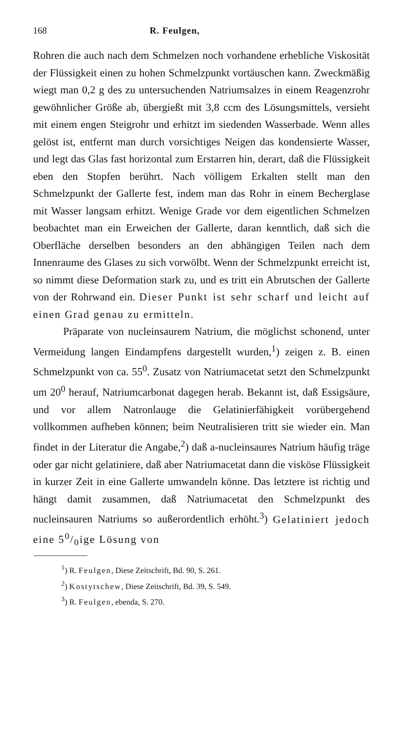168 R. Feulgen,
Rohren die auch nach dem Schmelzen noch vorhandene erhebliche Viskosität der Flüssigkeit einen zu hohen Schmelzpunkt vortäuschen kann. Zweckmäßig wiegt man 0,2 g des zu untersuchenden Natriumsalzes in einem Reagenzrohr gewöhnlicher Größe ab, übergießt mit 3,8 ccm des Lösungsmittels, versieht mit einem engen Steigrohr und erhitzt im siedenden Wasserbade. Wenn alles gelöst ist, entfernt man durch vorsichtiges Neigen das kondensierte Wasser, und legt das Glas fast horizontal zum Erstarren hin, derart, daß die Flüssigkeit eben den Stopfen berührt. Nach völligem Erkalten stellt man den Schmelzpunkt der Gallerte fest, indem man das Rohr in einem Becherglase mit Wasser langsam erhitzt. Wenige Grade vor dem eigentlichen Schmelzen beobachtet man ein Erweichen der Gallerte, daran kenntlich, daß sich die Oberfläche derselben besonders an den abhängigen Teilen nach dem Innenraume des Glases zu sich vorwölbt. Wenn der Schmelzpunkt erreicht ist, so nimmt diese Deformation stark zu, und es tritt ein Abrutschen der Gallerte von der Rohrwand ein. Dieser Punkt ist sehr scharf und leicht auf einen Grad genau zu ermitteln.
Präparate von nucleinsaurem Natrium, die möglichst schonend, unter Vermeidung langen Eindampfens dargestellt wurden,<sup>1</sup>) zeigen z. B. einen Schmelzpunkt von ca. 55<sup>0</sup>. Zusatz von Natriumacetat setzt den Schmelzpunkt um 20<sup>0</sup> herauf, Natriumcarbonat dagegen herab. Bekannt ist, daß Essigsäure, und vor allem Natronlauge die Gelatinierfähigkeit vorübergehend vollkommen aufheben können; beim Neutralisieren tritt sie wieder ein. Man findet in der Literatur die Angabe,<sup>2</sup>) daß a-nucleinsaures Natrium häufig träge oder gar nicht gelatiniere, daß aber Natriumacetat dann die visköse Flüssigkeit in kurzer Zeit in eine Gallerte umwandeln könne. Das letztere ist richtig und hängt damit zusammen, daß Natriumacetat den Schmelzpunkt des nucleinsauren Natriums so außerordentlich erhöht.<sup>3</sup>) Gelatiniert jedoch eine 50/0ige Lösung von
<sup>1</sup>) R. Feulgen, Diese Zeitschrift, Bd. 90, S. 261.
<sup>2</sup>) Kostytschew, Diese Zeitschrift, Bd. 39, S. 549.
<sup>3</sup>) R. Feulgen, ebenda, S. 270.